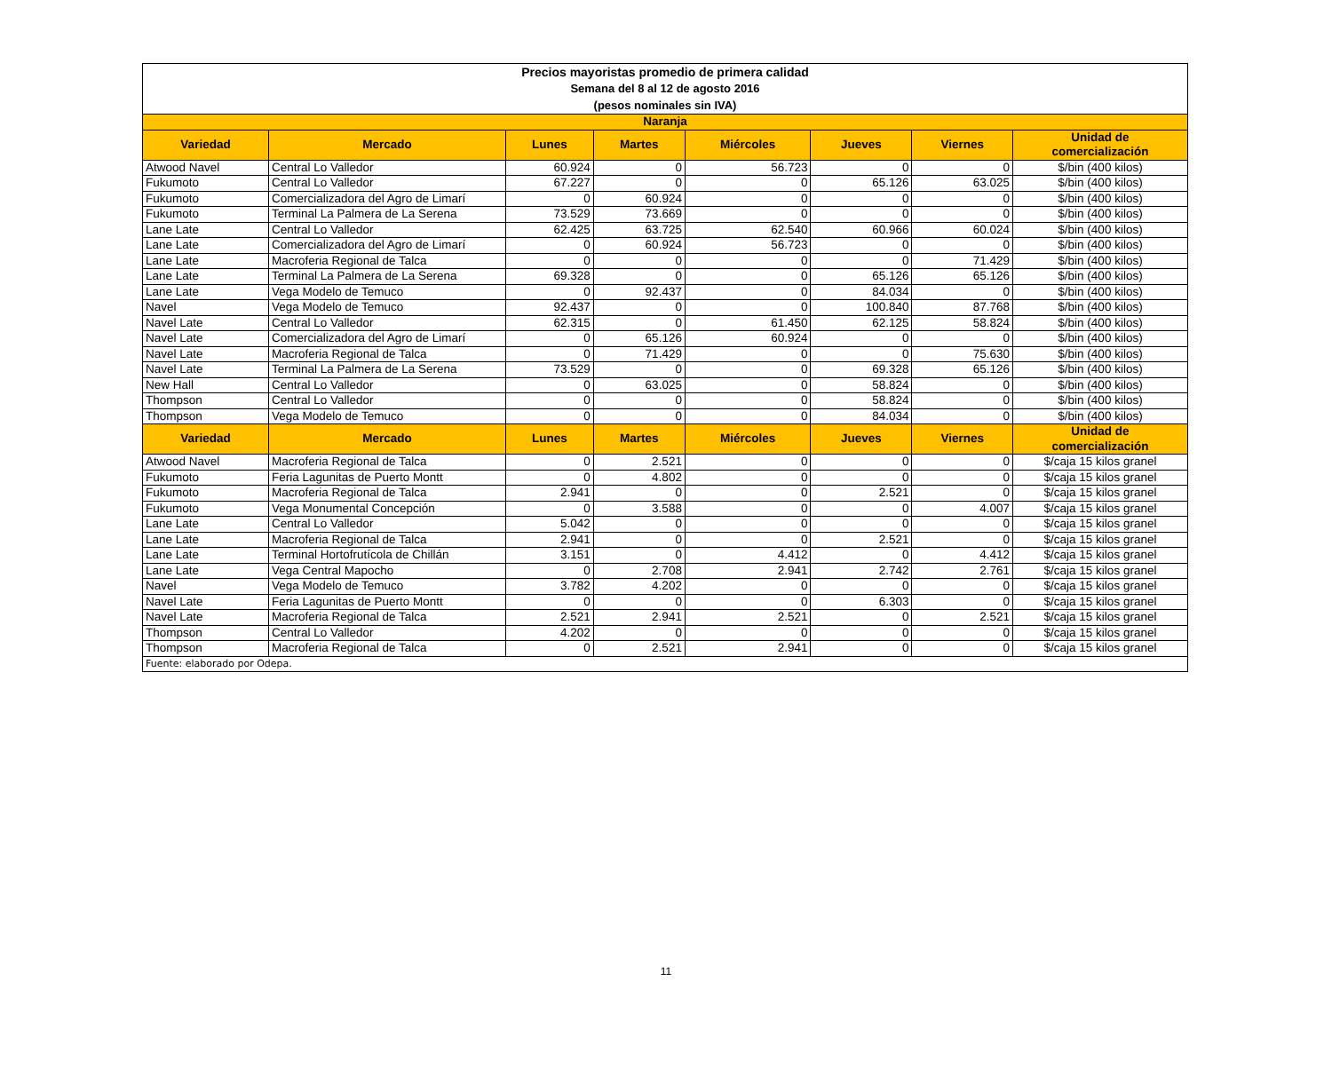| Precios mayoristas promedio de primera calidad Semana del 8 al 12 de agosto 2016 (pesos nominales sin IVA) | | | | | | | |
| Naranja | | | | | | | |
| Variedad | Mercado | Lunes | Martes | Miércoles | Jueves | Viernes | Unidad de comercialización |
| Atwood Navel | Central Lo Valledor | 60.924 | 0 | 56.723 | 0 | 0 | $/bin (400 kilos) |
| Fukumoto | Central Lo Valledor | 67.227 | 0 | 0 | 65.126 | 63.025 | $/bin (400 kilos) |
| Fukumoto | Comercializadora del Agro de Limarí | 0 | 60.924 | 0 | 0 | 0 | $/bin (400 kilos) |
| Fukumoto | Terminal La Palmera de La Serena | 73.529 | 73.669 | 0 | 0 | 0 | $/bin (400 kilos) |
| Lane Late | Central Lo Valledor | 62.425 | 63.725 | 62.540 | 60.966 | 60.024 | $/bin (400 kilos) |
| Lane Late | Comercializadora del Agro de Limarí | 0 | 60.924 | 56.723 | 0 | 0 | $/bin (400 kilos) |
| Lane Late | Macroferia Regional de Talca | 0 | 0 | 0 | 0 | 71.429 | $/bin (400 kilos) |
| Lane Late | Terminal La Palmera de La Serena | 69.328 | 0 | 0 | 65.126 | 65.126 | $/bin (400 kilos) |
| Lane Late | Vega Modelo de Temuco | 0 | 92.437 | 0 | 84.034 | 0 | $/bin (400 kilos) |
| Navel | Vega Modelo de Temuco | 92.437 | 0 | 0 | 100.840 | 87.768 | $/bin (400 kilos) |
| Navel Late | Central Lo Valledor | 62.315 | 0 | 61.450 | 62.125 | 58.824 | $/bin (400 kilos) |
| Navel Late | Comercializadora del Agro de Limarí | 0 | 65.126 | 60.924 | 0 | 0 | $/bin (400 kilos) |
| Navel Late | Macroferia Regional de Talca | 0 | 71.429 | 0 | 0 | 75.630 | $/bin (400 kilos) |
| Navel Late | Terminal La Palmera de La Serena | 73.529 | 0 | 0 | 69.328 | 65.126 | $/bin (400 kilos) |
| New Hall | Central Lo Valledor | 0 | 63.025 | 0 | 58.824 | 0 | $/bin (400 kilos) |
| Thompson | Central Lo Valledor | 0 | 0 | 0 | 58.824 | 0 | $/bin (400 kilos) |
| Thompson | Vega Modelo de Temuco | 0 | 0 | 0 | 84.034 | 0 | $/bin (400 kilos) |
| Variedad | Mercado | Lunes | Martes | Miércoles | Jueves | Viernes | Unidad de comercialización |
| Atwood Navel | Macroferia Regional de Talca | 0 | 2.521 | 0 | 0 | 0 | $/caja 15 kilos granel |
| Fukumoto | Feria Lagunitas de Puerto Montt | 0 | 4.802 | 0 | 0 | 0 | $/caja 15 kilos granel |
| Fukumoto | Macroferia Regional de Talca | 2.941 | 0 | 0 | 2.521 | 0 | $/caja 15 kilos granel |
| Fukumoto | Vega Monumental Concepción | 0 | 3.588 | 0 | 0 | 4.007 | $/caja 15 kilos granel |
| Lane Late | Central Lo Valledor | 5.042 | 0 | 0 | 0 | 0 | $/caja 15 kilos granel |
| Lane Late | Macroferia Regional de Talca | 2.941 | 0 | 0 | 2.521 | 0 | $/caja 15 kilos granel |
| Lane Late | Terminal Hortofrutícola de Chillán | 3.151 | 0 | 4.412 | 0 | 4.412 | $/caja 15 kilos granel |
| Lane Late | Vega Central Mapocho | 0 | 2.708 | 2.941 | 2.742 | 2.761 | $/caja 15 kilos granel |
| Navel | Vega Modelo de Temuco | 3.782 | 4.202 | 0 | 0 | 0 | $/caja 15 kilos granel |
| Navel Late | Feria Lagunitas de Puerto Montt | 0 | 0 | 0 | 6.303 | 0 | $/caja 15 kilos granel |
| Navel Late | Macroferia Regional de Talca | 2.521 | 2.941 | 2.521 | 0 | 2.521 | $/caja 15 kilos granel |
| Thompson | Central Lo Valledor | 4.202 | 0 | 0 | 0 | 0 | $/caja 15 kilos granel |
| Thompson | Macroferia Regional de Talca | 0 | 2.521 | 2.941 | 0 | 0 | $/caja 15 kilos granel |
| Fuente: elaborado por Odepa. | | | | | | | |
11